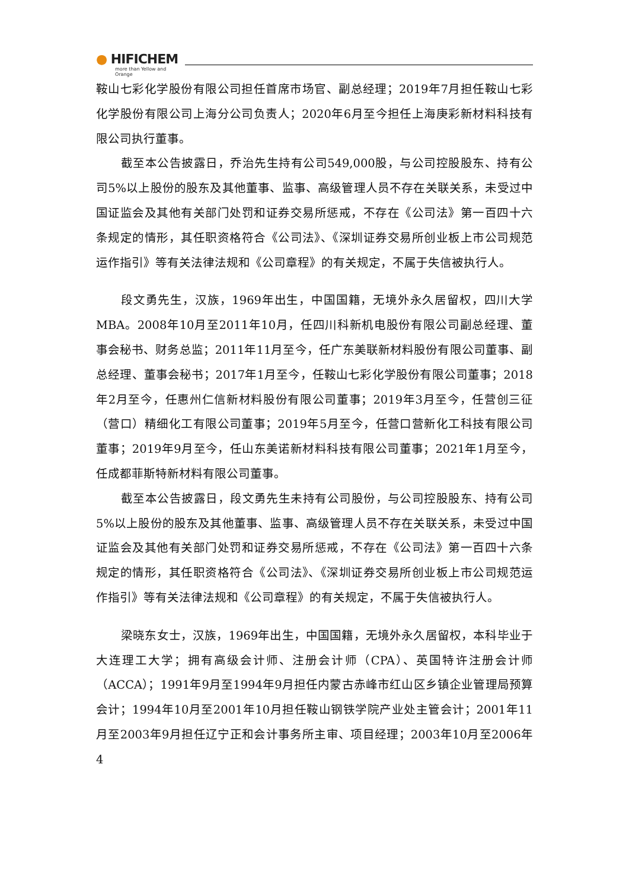● HIFICHEM
more than Yellow and Orange
鞍山七彩化学股份有限公司担任首席市场官、副总经理；2019年7月担任鞍山七彩化学股份有限公司上海分公司负责人；2020年6月至今担任上海庚彩新材料科技有限公司执行董事。
截至本公告披露日，乔治先生持有公司549,000股，与公司控股股东、持有公司5%以上股份的股东及其他董事、监事、高级管理人员不存在关联关系，未受过中国证监会及其他有关部门处罚和证券交易所惩戒，不存在《公司法》第一百四十六条规定的情形，其任职资格符合《公司法》、《深圳证券交易所创业板上市公司规范运作指引》等有关法律法规和《公司章程》的有关规定，不属于失信被执行人。
段文勇先生，汉族，1969年出生，中国国籍，无境外永久居留权，四川大学MBA。2008年10月至2011年10月，任四川科新机电股份有限公司副总经理、董事会秘书、财务总监；2011年11月至今，任广东美联新材料股份有限公司董事、副总经理、董事会秘书；2017年1月至今，任鞍山七彩化学股份有限公司董事；2018年2月至今，任惠州仁信新材料股份有限公司董事；2019年3月至今，任营创三征（营口）精细化工有限公司董事；2019年5月至今，任营口营新化工科技有限公司董事；2019年9月至今，任山东美诺新材料科技有限公司董事；2021年1月至今，任成都菲斯特新材料有限公司董事。
截至本公告披露日，段文勇先生未持有公司股份，与公司控股股东、持有公司5%以上股份的股东及其他董事、监事、高级管理人员不存在关联关系，未受过中国证监会及其他有关部门处罚和证券交易所惩戒，不存在《公司法》第一百四十六条规定的情形，其任职资格符合《公司法》、《深圳证券交易所创业板上市公司规范运作指引》等有关法律法规和《公司章程》的有关规定，不属于失信被执行人。
梁晓东女士，汉族，1969年出生，中国国籍，无境外永久居留权，本科毕业于大连理工大学；拥有高级会计师、注册会计师（CPA）、英国特许注册会计师（ACCA）；1991年9月至1994年9月担任内蒙古赤峰市红山区乡镇企业管理局预算会计；1994年10月至2001年10月担任鞍山钢铁学院产业处主管会计；2001年11月至2003年9月担任辽宁正和会计事务所主审、项目经理；2003年10月至2006年4